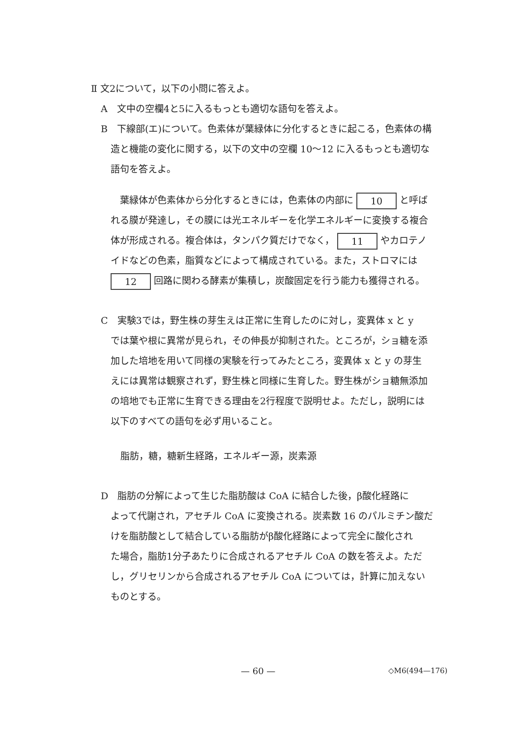Ⅱ 文2について，以下の小問に答えよ。
A　文中の空欄4と5に入るもっとも適切な語句を答えよ。
B　下線部(エ)について。色素体が葉緑体に分化するときに起こる，色素体の構
造と機能の変化に関する，以下の文中の空欄 10〜12 に入るもっとも適切な
語句を答えよ。
　葉緑体が色素体から分化するときには，色素体の内部に 10 と呼ば
れる膜が発達し，その膜には光エネルギーを化学エネルギーに変換する複合
体が形成される。複合体は，タンパク質だけでなく， 11 やカロテノ
イドなどの色素，脂質などによって構成されている。また，ストロマには
12 回路に関わる酵素が集積し，炭酸固定を行う能力も獲得される。
C　実験3では，野生株の芽生えは正常に生育したのに対し，変異体 x と y
では葉や根に異常が見られ，その伸長が抑制された。ところが，ショ糖を添
加した培地を用いて同様の実験を行ってみたところ，変異体 x と y の芽生
えには異常は観察されず，野生株と同様に生育した。野生株がショ糖無添加
の培地でも正常に生育できる理由を2行程度で説明せよ。ただし，説明には
以下のすべての語句を必ず用いること。
脂肪，糖，糖新生経路，エネルギー源，炭素源
D　脂肪の分解によって生じた脂肪酸は CoA に結合した後，β酸化経路に
よって代謝され，アセチル CoA に変換される。炭素数 16 のパルミチン酸だ
けを脂肪酸として結合している脂肪がβ酸化経路によって完全に酸化され
た場合，脂肪1分子あたりに合成されるアセチル CoA の数を答えよ。ただ
し，グリセリンから合成されるアセチル CoA については，計算に加えない
ものとする。
— 60 — ◇M6(494—176)